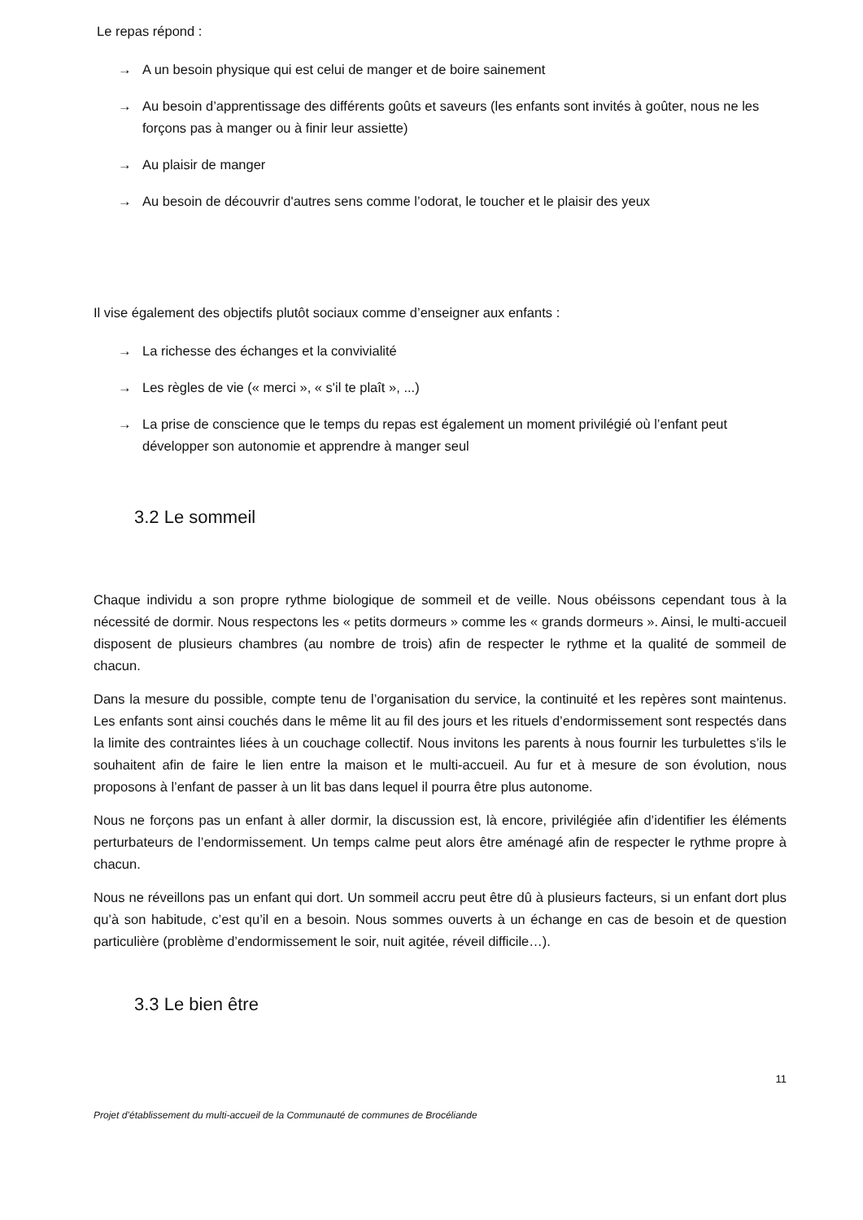Le repas répond :
→ A un besoin physique qui est celui de manger et de boire sainement
→ Au besoin d’apprentissage des différents goûts et saveurs (les enfants sont invités à goûter, nous ne les forçons pas à manger ou à finir leur assiette)
→ Au plaisir de manger
→ Au besoin de découvrir d'autres sens comme l’odorat, le toucher et le plaisir des yeux
Il vise également des objectifs plutôt sociaux comme d’enseigner aux enfants :
→ La richesse des échanges et la convivialité
→ Les règles de vie (« merci », « s'il te plaît », ...)
→ La prise de conscience que le temps du repas est également un moment privilégié où l’enfant peut développer son autonomie et apprendre à manger seul
3.2 Le sommeil
Chaque individu a son propre rythme biologique de sommeil et de veille. Nous obéissons cependant tous à la nécessité de dormir. Nous respectons les « petits dormeurs » comme les « grands dormeurs ». Ainsi, le multi-accueil disposent de plusieurs chambres (au nombre de trois) afin de respecter le rythme et la qualité de sommeil de chacun.
Dans la mesure du possible, compte tenu de l’organisation du service, la continuité et les repères sont maintenus. Les enfants sont ainsi couchés dans le même lit au fil des jours et les rituels d’endormissement sont respectés dans la limite des contraintes liées à un couchage collectif. Nous invitons les parents à nous fournir les turbulettes s’ils le souhaitent afin de faire le lien entre la maison et le multi-accueil. Au fur et à mesure de son évolution, nous proposons à l’enfant de passer à un lit bas dans lequel il pourra être plus autonome.
Nous ne forçons pas un enfant à aller dormir, la discussion est, là encore, privilégiée afin d’identifier les éléments perturbateurs de l’endormissement. Un temps calme peut alors être aménagé afin de respecter le rythme propre à chacun.
Nous ne réveillons pas un enfant qui dort. Un sommeil accru peut être dû à plusieurs facteurs, si un enfant dort plus qu’à son habitude, c’est qu’il en a besoin. Nous sommes ouverts à un échange en cas de besoin et de question particulière (problème d’endormissement le soir, nuit agitée, réveil difficile…).
3.3 Le bien être
11
Projet d’établissement du multi-accueil de la Communauté de communes de Brocéliande